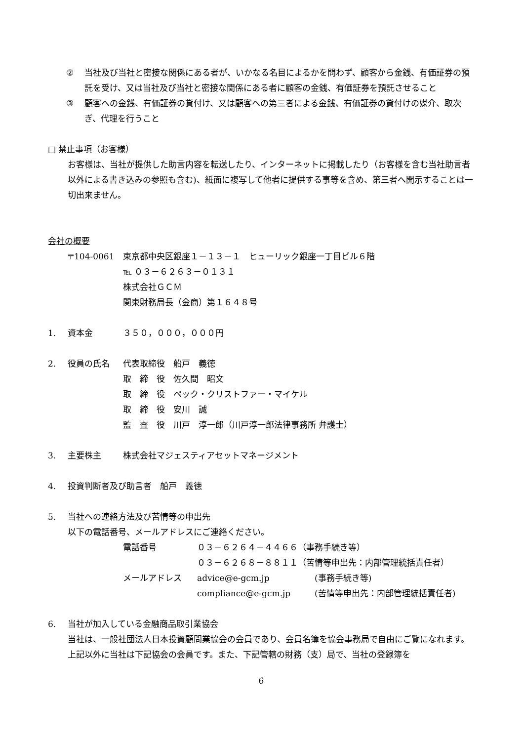② 当社及び当社と密接な関係にある者が、いかなる名目によるかを問わず、顧客から金銭、有価証券の預託を受け、又は当社及び当社と密接な関係にある者に顧客の金銭、有価証券を預託させること
③ 顧客への金銭、有価証券の貸付け、又は顧客への第三者による金銭、有価証券の貸付けの媒介、取次ぎ、代理を行うこと
□ 禁止事項（お客様）
お客様は、当社が提供した助言内容を転送したり、インターネットに掲載したり（お客様を含む当社助言者以外による書き込みの参照も含む)、紙面に複写して他者に提供する事等を含め、第三者へ開示することは一切出来ません。
会社の概要
〒104-0061 東京都中央区銀座１－１３－１　ヒューリック銀座一丁目ビル６階
℡ ０３－６２６３－０１３１
株式会社ＧＣＭ
関東財務局長（金商）第１６４８号
1. 資本金 ３５０，０００，０００円
2. 役員の氏名 代表取締役　船戸　義徳
取　締　役　佐久間　昭文
取　締　役　ペック・クリストファー・マイケル
取　締　役　安川　誠
監　査　役　川戸　淳一郎（川戸淳一郎法律事務所 弁護士）
3. 主要株主 株式会社マジェスティアセットマネージメント
4. 投資判断者及び助言者　船戸　義徳
5. 当社への連絡方法及び苦情等の申出先
以下の電話番号、メールアドレスにご連絡ください。
電話番号 ０３－６２６４－４４６６（事務手続き等）
０３－６２６８－８８１１（苦情等申出先：内部管理統括責任者）
メールアドレス advice@e-gcm.jp (事務手続き等)
compliance@e-gcm.jp (苦情等申出先：内部管理統括責任者)
6. 当社が加入している金融商品取引業協会
当社は、一般社団法人日本投資顧問業協会の会員であり、会員名簿を協会事務局で自由にご覧になれます。 上記以外に当社は下記協会の会員です。また、下記管轄の財務（支）局で、当社の登録簿を
6